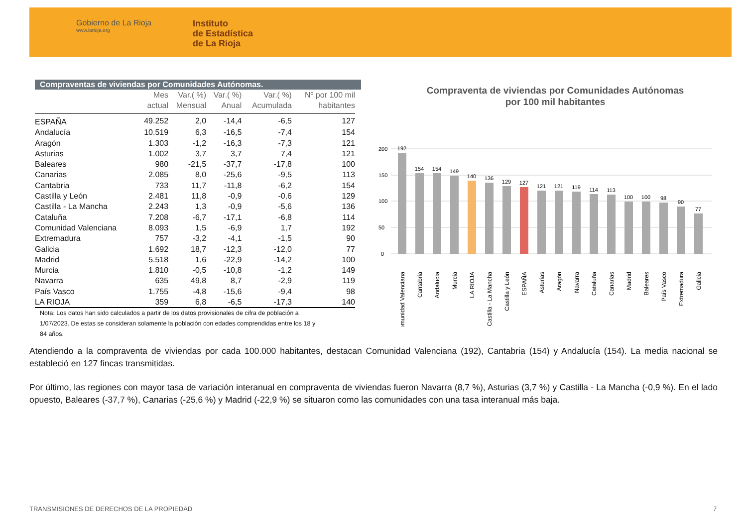Gobierno de La Rioja
www.larioja.org
Instituto
de Estadística
de La Rioja
Compraventas de viviendas por Comunidades Autónomas.
| | Mes actual | Var.( %) Mensual | Var.( %) Anual | Var.( %) Acumulada | Nº por 100 mil habitantes |
| --- | --- | --- | --- | --- | --- |
| ESPAÑA | 49.252 | 2,0 | -14,4 | -6,5 | 127 |
| Andalucía | 10.519 | 6,3 | -16,5 | -7,4 | 154 |
| Aragón | 1.303 | -1,2 | -16,3 | -7,3 | 121 |
| Asturias | 1.002 | 3,7 | 3,7 | 7,4 | 121 |
| Baleares | 980 | -21,5 | -37,7 | -17,8 | 100 |
| Canarias | 2.085 | 8,0 | -25,6 | -9,5 | 113 |
| Cantabria | 733 | 11,7 | -11,8 | -6,2 | 154 |
| Castilla y León | 2.481 | 11,8 | -0,9 | -0,6 | 129 |
| Castilla - La Mancha | 2.243 | 1,3 | -0,9 | -5,6 | 136 |
| Cataluña | 7.208 | -6,7 | -17,1 | -6,8 | 114 |
| Comunidad Valenciana | 8.093 | 1,5 | -6,9 | 1,7 | 192 |
| Extremadura | 757 | -3,2 | -4,1 | -1,5 | 90 |
| Galicia | 1.692 | 18,7 | -12,3 | -12,0 | 77 |
| Madrid | 5.518 | 1,6 | -22,9 | -14,2 | 100 |
| Murcia | 1.810 | -0,5 | -10,8 | -1,2 | 149 |
| Navarra | 635 | 49,8 | 8,7 | -2,9 | 119 |
| País Vasco | 1.755 | -4,8 | -15,6 | -9,4 | 98 |
| LA RIOJA | 359 | 6,8 | -6,5 | -17,3 | 140 |
Nota: Los datos han sido calculados a partir de los datos provisionales de cifra de población a 1/07/2023. De estas se consideran solamente la población con edades comprendidas entre los 18 y 84 años.
Compraventa de viviendas por Comunidades Autónomas
por 100 mil habitantes
200
150
100
50
0
192
154
154
149
140
136
129
127
121
121
119
114
113
100
100
98
90
77
Comunidad Valenciana
Cantabria
Andalucía
Murcia
LA RIOJA
Castilla - La Mancha
Castilla y León
ESPAÑA
Asturias
Aragón
Navarra
Cataluña
Canarias
Madrid
Baleares
País Vasco
Extremadura
Galicia
Atendiendo a la compraventa de viviendas por cada 100.000 habitantes, destacan Comunidad Valenciana (192), Cantabria (154) y Andalucía (154). La media nacional se estableció en 127 fincas transmitidas.
Por último, las regiones con mayor tasa de variación interanual en compraventa de viviendas fueron Navarra (8,7 %), Asturias (3,7 %) y Castilla - La Mancha (-0,9 %). En el lado opuesto, Baleares (-37,7 %), Canarias (-25,6 %) y Madrid (-22,9 %) se situaron como las comunidades con una tasa interanual más baja.
TRANSMISIONES DE DERECHOS DE LA PROPIEDAD
7